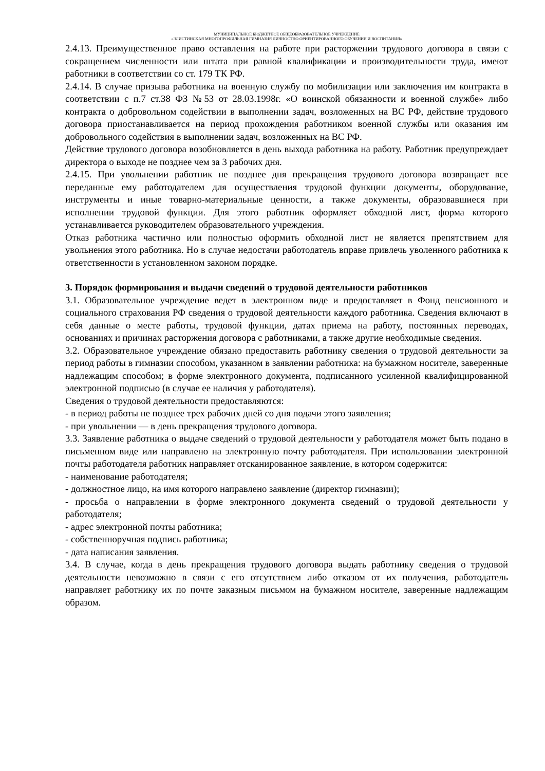МУНИЦИПАЛЬНОЕ БЮДЖЕТНОЕ ОБЩЕОБРАЗОВАТЕЛЬНОЕ УЧРЕЖДЕНИЕ
«ЭЛИСТИНСКАЯ МНОГОПРОФИЛЬНАЯ ГИМНАЗИЯ ЛИЧНОСТНО ОРИЕНТИРОВАННОГО ОБУЧЕНИЯ И ВОСПИТАНИЯ»
2.4.13. Преимущественное право оставления на работе при расторжении трудового договора в связи с сокращением численности или штата при равной квалификации и производительности труда, имеют работники в соответствии со ст. 179 ТК РФ.
2.4.14. В случае призыва работника на военную службу по мобилизации или заключения им контракта в соответствии с п.7 ст.38 ФЗ №53 от 28.03.1998г. «О воинской обязанности и военной службе» либо контракта о добровольном содействии в выполнении задач, возложенных на ВС РФ, действие трудового договора приостанавливается на период прохождения работником военной службы или оказания им добровольного содействия в выполнении задач, возложенных на ВС РФ.
Действие трудового договора возобновляется в день выхода работника на работу. Работник предупреждает директора о выходе не позднее чем за 3 рабочих дня.
2.4.15. При увольнении работник не позднее дня прекращения трудового договора возвращает все переданные ему работодателем для осуществления трудовой функции документы, оборудование, инструменты и иные товарно-материальные ценности, а также документы, образовавшиеся при исполнении трудовой функции. Для этого работник оформляет обходной лист, форма которого устанавливается руководителем образовательного учреждения.
Отказ работника частично или полностью оформить обходной лист не является препятствием для увольнения этого работника. Но в случае недостачи работодатель вправе привлечь уволенного работника к ответственности в установленном законом порядке.
3. Порядок формирования и выдачи сведений о трудовой деятельности работников
3.1. Образовательное учреждение ведет в электронном виде и предоставляет в Фонд пенсионного и социального страхования РФ сведения о трудовой деятельности каждого работника. Сведения включают в себя данные о месте работы, трудовой функции, датах приема на работу, постоянных переводах, основаниях и причинах расторжения договора с работниками, а также другие необходимые сведения.
3.2. Образовательное учреждение обязано предоставить работнику сведения о трудовой деятельности за период работы в гимназии способом, указанном в заявлении работника: на бумажном носителе, заверенные надлежащим способом; в форме электронного документа, подписанного усиленной квалифицированной электронной подписью (в случае ее наличия у работодателя).
Сведения о трудовой деятельности предоставляются:
- в период работы не позднее трех рабочих дней со дня подачи этого заявления;
- при увольнении — в день прекращения трудового договора.
3.3. Заявление работника о выдаче сведений о трудовой деятельности у работодателя может быть подано в письменном виде или направлено на электронную почту работодателя. При использовании электронной почты работодателя работник направляет отсканированное заявление, в котором содержится:
- наименование работодателя;
- должностное лицо, на имя которого направлено заявление (директор гимназии);
- просьба о направлении в форме электронного документа сведений о трудовой деятельности у работодателя;
- адрес электронной почты работника;
- собственноручная подпись работника;
- дата написания заявления.
3.4. В случае, когда в день прекращения трудового договора выдать работнику сведения о трудовой деятельности невозможно в связи с его отсутствием либо отказом от их получения, работодатель направляет работнику их по почте заказным письмом на бумажном носителе, заверенные надлежащим образом.